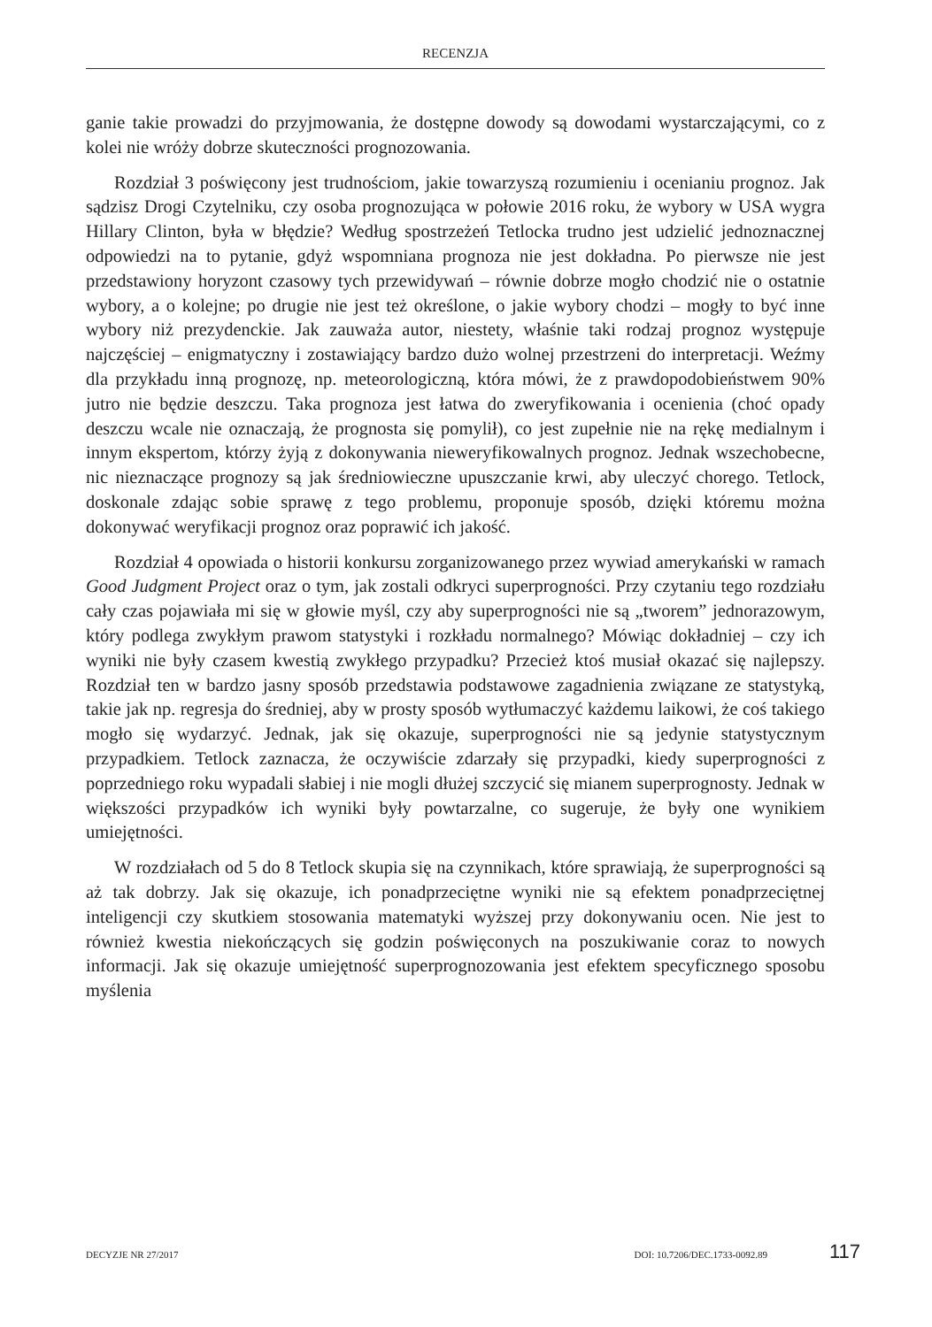RECENZJA
ganie takie prowadzi do przyjmowania, że dostępne dowody są dowodami wystarczającymi, co z kolei nie wróży dobrze skuteczności prognozowania.
Rozdział 3 poświęcony jest trudnościom, jakie towarzyszą rozumieniu i ocenianiu prognoz. Jak sądzisz Drogi Czytelniku, czy osoba prognozująca w połowie 2016 roku, że wybory w USA wygra Hillary Clinton, była w błędzie? Według spostrzeżeń Tetlocka trudno jest udzielić jednoznacznej odpowiedzi na to pytanie, gdyż wspomniana prognoza nie jest dokładna. Po pierwsze nie jest przedstawiony horyzont czasowy tych przewidywań – równie dobrze mogło chodzić nie o ostatnie wybory, a o kolejne; po drugie nie jest też określone, o jakie wybory chodzi – mogły to być inne wybory niż prezydenckie. Jak zauważa autor, niestety, właśnie taki rodzaj prognoz występuje najczęściej – enigmatyczny i zostawiający bardzo dużo wolnej przestrzeni do interpretacji. Weźmy dla przykładu inną prognozę, np. meteorologiczną, która mówi, że z prawdopodobieństwem 90% jutro nie będzie deszczu. Taka prognoza jest łatwa do zweryfikowania i ocenienia (choć opady deszczu wcale nie oznaczają, że prognosta się pomylił), co jest zupełnie nie na rękę medialnym i innym ekspertom, którzy żyją z dokonywania nieweryfikowalnych prognoz. Jednak wszechobecne, nic nieznaczące prognozy są jak średniowieczne upuszczanie krwi, aby uleczyć chorego. Tetlock, doskonale zdając sobie sprawę z tego problemu, proponuje sposób, dzięki któremu można dokonywać weryfikacji prognoz oraz poprawić ich jakość.
Rozdział 4 opowiada o historii konkursu zorganizowanego przez wywiad amerykański w ramach Good Judgment Project oraz o tym, jak zostali odkryci superprogności. Przy czytaniu tego rozdziału cały czas pojawiała mi się w głowie myśl, czy aby superprogności nie są „tworem” jednorazowym, który podlega zwykłym prawom statystyki i rozkładu normalnego? Mówiąc dokładniej – czy ich wyniki nie były czasem kwestią zwykłego przypadku? Przecież ktoś musiał okazać się najlepszy. Rozdział ten w bardzo jasny sposób przedstawia podstawowe zagadnienia związane ze statystyką, takie jak np. regresja do średniej, aby w prosty sposób wytłumaczyć każdemu laikowi, że coś takiego mogło się wydarzyć. Jednak, jak się okazuje, superprogności nie są jedynie statystycznym przypadkiem. Tetlock zaznacza, że oczywiście zdarzały się przypadki, kiedy superprogności z poprzedniego roku wypadali słabiej i nie mogli dłużej szczycić się mianem superprognosty. Jednak w większości przypadków ich wyniki były powtarzalne, co sugeruje, że były one wynikiem umiejętności.
W rozdziałach od 5 do 8 Tetlock skupia się na czynnikach, które sprawiają, że superprogności są aż tak dobrzy. Jak się okazuje, ich ponadprzeciętne wyniki nie są efektem ponadprzeciętnej inteligencji czy skutkiem stosowania matematyki wyższej przy dokonywaniu ocen. Nie jest to również kwestia niekończących się godzin poświęconych na poszukiwanie coraz to nowych informacji. Jak się okazuje umiejętność superprognozowania jest efektem specyficznego sposobu myślenia
DECYZJE NR 27/2017 DOI: 10.7206/DEC.1733-0092.89 117